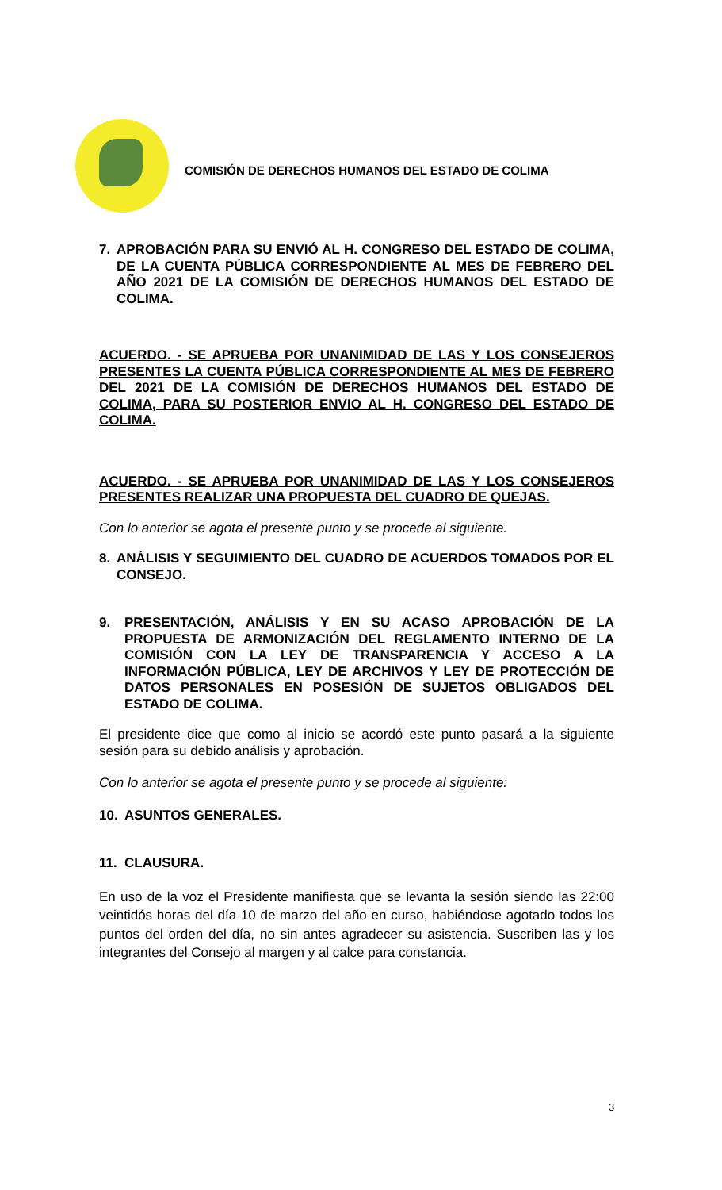COMISIÓN DE DERECHOS HUMANOS DEL ESTADO DE COLIMA
7. APROBACIÓN PARA SU ENVIÓ AL H. CONGRESO DEL ESTADO DE COLIMA, DE LA CUENTA PÚBLICA CORRESPONDIENTE AL MES DE FEBRERO DEL AÑO 2021 DE LA COMISIÓN DE DERECHOS HUMANOS DEL ESTADO DE COLIMA.
ACUERDO. - SE APRUEBA POR UNANIMIDAD DE LAS Y LOS CONSEJEROS PRESENTES LA CUENTA PÚBLICA CORRESPONDIENTE AL MES DE FEBRERO DEL 2021 DE LA COMISIÓN DE DERECHOS HUMANOS DEL ESTADO DE COLIMA, PARA SU POSTERIOR ENVIO AL H. CONGRESO DEL ESTADO DE COLIMA.
ACUERDO. - SE APRUEBA POR UNANIMIDAD DE LAS Y LOS CONSEJEROS PRESENTES REALIZAR UNA PROPUESTA DEL CUADRO DE QUEJAS.
Con lo anterior se agota el presente punto y se procede al siguiente.
8. ANÁLISIS Y SEGUIMIENTO DEL CUADRO DE ACUERDOS TOMADOS POR EL CONSEJO.
9. PRESENTACIÓN, ANÁLISIS Y EN SU ACASO APROBACIÓN DE LA PROPUESTA DE ARMONIZACIÓN DEL REGLAMENTO INTERNO DE LA COMISIÓN CON LA LEY DE TRANSPARENCIA Y ACCESO A LA INFORMACIÓN PÚBLICA, LEY DE ARCHIVOS Y LEY DE PROTECCIÓN DE DATOS PERSONALES EN POSESIÓN DE SUJETOS OBLIGADOS DEL ESTADO DE COLIMA.
El presidente dice que como al inicio se acordó este punto pasará a la siguiente sesión para su debido análisis y aprobación.
Con lo anterior se agota el presente punto y se procede al siguiente:
10. ASUNTOS GENERALES.
11. CLAUSURA.
En uso de la voz el Presidente manifiesta que se levanta la sesión siendo las 22:00 veintidós horas del día 10 de marzo del año en curso, habiéndose agotado todos los puntos del orden del día, no sin antes agradecer su asistencia. Suscriben las y los integrantes del Consejo al margen y al calce para constancia.
3